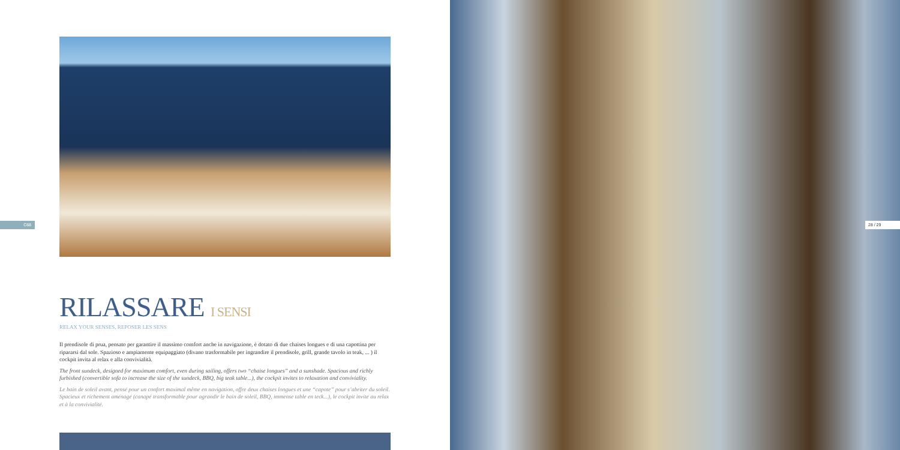C68
RILASSARE I SENSI
RELAX YOUR SENSES, REPOSER LES SENS
Il prendisole di prua, pensato per garantire il massimo comfort anche in navigazione, è dotato di due chaises longues e di una capottina per ripararsi dal sole. Spazioso e ampiamente equipaggiato (divano trasformabile per ingrandire il prendisole, grill, grande tavolo in teak, ... ) il cockpit invita al relax e alla convivialità.
The front sundeck, designed for maximum comfort, even during sailing, offers two “chaise longues” and a sunshade. Spacious and richly furbished (convertible sofa to increase the size of the sundeck, BBQ, big teak table...), the cockpit invites to relaxation and conviviality.
Le bain de soleil avant, pensé pour un confort maximal même en navigation, offre deux chaises longues et une “capote” pour s’abriter du soleil. Spacieux et richement aménagé (canapé transformable pour agrandir le bain de soleil, BBQ, immense table en teck...), le cockpit invite au relax et à la convivialité.
28 / 29